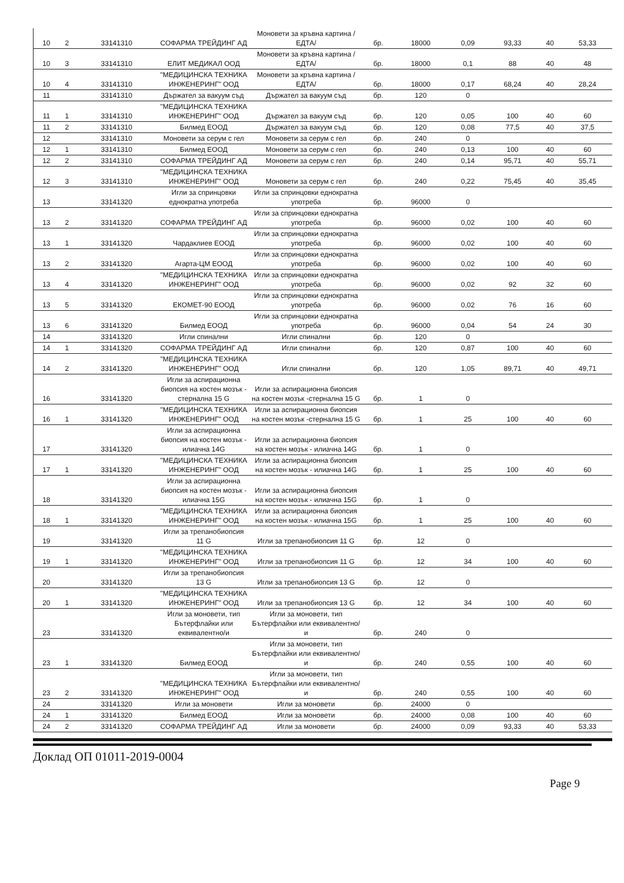| 10 | 2 | 33141310 | СОФАРМА ТРЕЙДИНГ АД | Моновети за кръвна картина /ЕДТА/ | бр. | 18000 | 0,09 | 93,33 | 40 | 53,33 |
| 10 | 3 | 33141310 | ЕЛИТ МЕДИКАЛ ООД | Моновети за кръвна картина /ЕДТА/ | бр. | 18000 | 0,1 | 88 | 40 | 48 |
| 10 | 4 | 33141310 | "МЕДИЦИНСКА ТЕХНИКА ИНЖЕНЕРИНГ" ООД | Моновети за кръвна картина /ЕДТА/ | бр. | 18000 | 0,17 | 68,24 | 40 | 28,24 |
| 11 | | 33141310 | Държател за вакуум съд | Държател за вакуум съд | бр. | 120 | 0 | | | |
| 11 | 1 | 33141310 | "МЕДИЦИНСКА ТЕХНИКА ИНЖЕНЕРИНГ" ООД | Държател за вакуум съд | бр. | 120 | 0,05 | 100 | 40 | 60 |
| 11 | 2 | 33141310 | Билмед ЕООД | Държател за вакуум съд | бр. | 120 | 0,08 | 77,5 | 40 | 37,5 |
| 12 | | 33141310 | Моновети за серум с гел | Моновети за серум с гел | бр. | 240 | 0 | | | |
| 12 | 1 | 33141310 | Билмед ЕООД | Моновети за серум с гел | бр. | 240 | 0,13 | 100 | 40 | 60 |
| 12 | 2 | 33141310 | СОФАРМА ТРЕЙДИНГ АД | Моновети за серум с гел | бр. | 240 | 0,14 | 95,71 | 40 | 55,71 |
| 12 | 3 | 33141310 | "МЕДИЦИНСКА ТЕХНИКА ИНЖЕНЕРИНГ" ООД | Моновети за серум с гел | бр. | 240 | 0,22 | 75,45 | 40 | 35,45 |
| 13 | | 33141320 | Игли за спринцовки еднократна употреба | Игли за спринцовки еднократна употреба | бр. | 96000 | 0 | | | |
| 13 | 2 | 33141320 | СОФАРМА ТРЕЙДИНГ АД | Игли за спринцовки еднократна употреба | бр. | 96000 | 0,02 | 100 | 40 | 60 |
| 13 | 1 | 33141320 | Чардаклиев ЕООД | Игли за спринцовки еднократна употреба | бр. | 96000 | 0,02 | 100 | 40 | 60 |
| 13 | 2 | 33141320 | Агарта-ЦМ ЕООД | Игли за спринцовки еднократна употреба | бр. | 96000 | 0,02 | 100 | 40 | 60 |
| 13 | 4 | 33141320 | "МЕДИЦИНСКА ТЕХНИКА ИНЖЕНЕРИНГ" ООД | Игли за спринцовки еднократна употреба | бр. | 96000 | 0,02 | 92 | 32 | 60 |
| 13 | 5 | 33141320 | ЕКОМЕТ-90 ЕООД | Игли за спринцовки еднократна употреба | бр. | 96000 | 0,02 | 76 | 16 | 60 |
| 13 | 6 | 33141320 | Билмед ЕООД | Игли за спринцовки еднократна употреба | бр. | 96000 | 0,04 | 54 | 24 | 30 |
| 14 | | 33141320 | Игли спинални | Игли спинални | бр. | 120 | 0 | | | |
| 14 | 1 | 33141320 | СОФАРМА ТРЕЙДИНГ АД | Игли спинални | бр. | 120 | 0,87 | 100 | 40 | 60 |
| 14 | 2 | 33141320 | "МЕДИЦИНСКА ТЕХНИКА ИНЖЕНЕРИНГ" ООД | Игли спинални | бр. | 120 | 1,05 | 89,71 | 40 | 49,71 |
| 16 | | 33141320 | Игли за аспирационна биопсия на костен мозък - стернална 15 G | Игли за аспирационна биопсия на костен мозък -стернална 15 G | бр. | 1 | 0 | | | |
| 16 | 1 | 33141320 | "МЕДИЦИНСКА ТЕХНИКА ИНЖЕНЕРИНГ" ООД | Игли за аспирационна биопсия на костен мозък -стернална 15 G | бр. | 1 | 25 | 100 | 40 | 60 |
| 17 | | 33141320 | Игли за аспирационна биопсия на костен мозък - илиачна 14G | Игли за аспирационна биопсия на костен мозък - илиачна 14G | бр. | 1 | 0 | | | |
| 17 | 1 | 33141320 | "МЕДИЦИНСКА ТЕХНИКА ИНЖЕНЕРИНГ" ООД | Игли за аспирационна биопсия на костен мозък - илиачна 14G | бр. | 1 | 25 | 100 | 40 | 60 |
| 18 | | 33141320 | Игли за аспирационна биопсия на костен мозък - илиачна 15G | Игли за аспирационна биопсия на костен мозък - илиачна 15G | бр. | 1 | 0 | | | |
| 18 | 1 | 33141320 | "МЕДИЦИНСКА ТЕХНИКА ИНЖЕНЕРИНГ" ООД | Игли за аспирационна биопсия на костен мозък - илиачна 15G | бр. | 1 | 25 | 100 | 40 | 60 |
| 19 | | 33141320 | Игли за трепанобиопсия 11 G | Игли за трепанобиопсия 11 G | бр. | 12 | 0 | | | |
| 19 | 1 | 33141320 | "МЕДИЦИНСКА ТЕХНИКА ИНЖЕНЕРИНГ" ООД | Игли за трепанобиопсия 11 G | бр. | 12 | 34 | 100 | 40 | 60 |
| 20 | | 33141320 | Игли за трепанобиопсия 13 G | Игли за трепанобиопсия 13 G | бр. | 12 | 0 | | | |
| 20 | 1 | 33141320 | "МЕДИЦИНСКА ТЕХНИКА ИНЖЕНЕРИНГ" ООД | Игли за трепанобиопсия 13 G | бр. | 12 | 34 | 100 | 40 | 60 |
| 23 | | 33141320 | Игли за моновети, тип Бътерфлайки или еквивалентно/и | Игли за моновети, тип Бътерфлайки или еквивалентно/и | бр. | 240 | 0 | | | |
| 23 | 1 | 33141320 | Билмед ЕООД | Игли за моновети, тип Бътерфлайки или еквивалентно/и | бр. | 240 | 0,55 | 100 | 40 | 60 |
| 23 | 2 | 33141320 | "МЕДИЦИНСКА ТЕХНИКА ИНЖЕНЕРИНГ" ООД | Игли за моновети, тип Бътерфлайки или еквивалентно/и | бр. | 240 | 0,55 | 100 | 40 | 60 |
| 24 | | 33141320 | Игли за моновети | Игли за моновети | бр. | 24000 | 0 | | | |
| 24 | 1 | 33141320 | Билмед ЕООД | Игли за моновети | бр. | 24000 | 0,08 | 100 | 40 | 60 |
| 24 | 2 | 33141320 | СОФАРМА ТРЕЙДИНГ АД | Игли за моновети | бр. | 24000 | 0,09 | 93,33 | 40 | 53,33 |
Доклад ОП 01011-2019-0004
Page 9